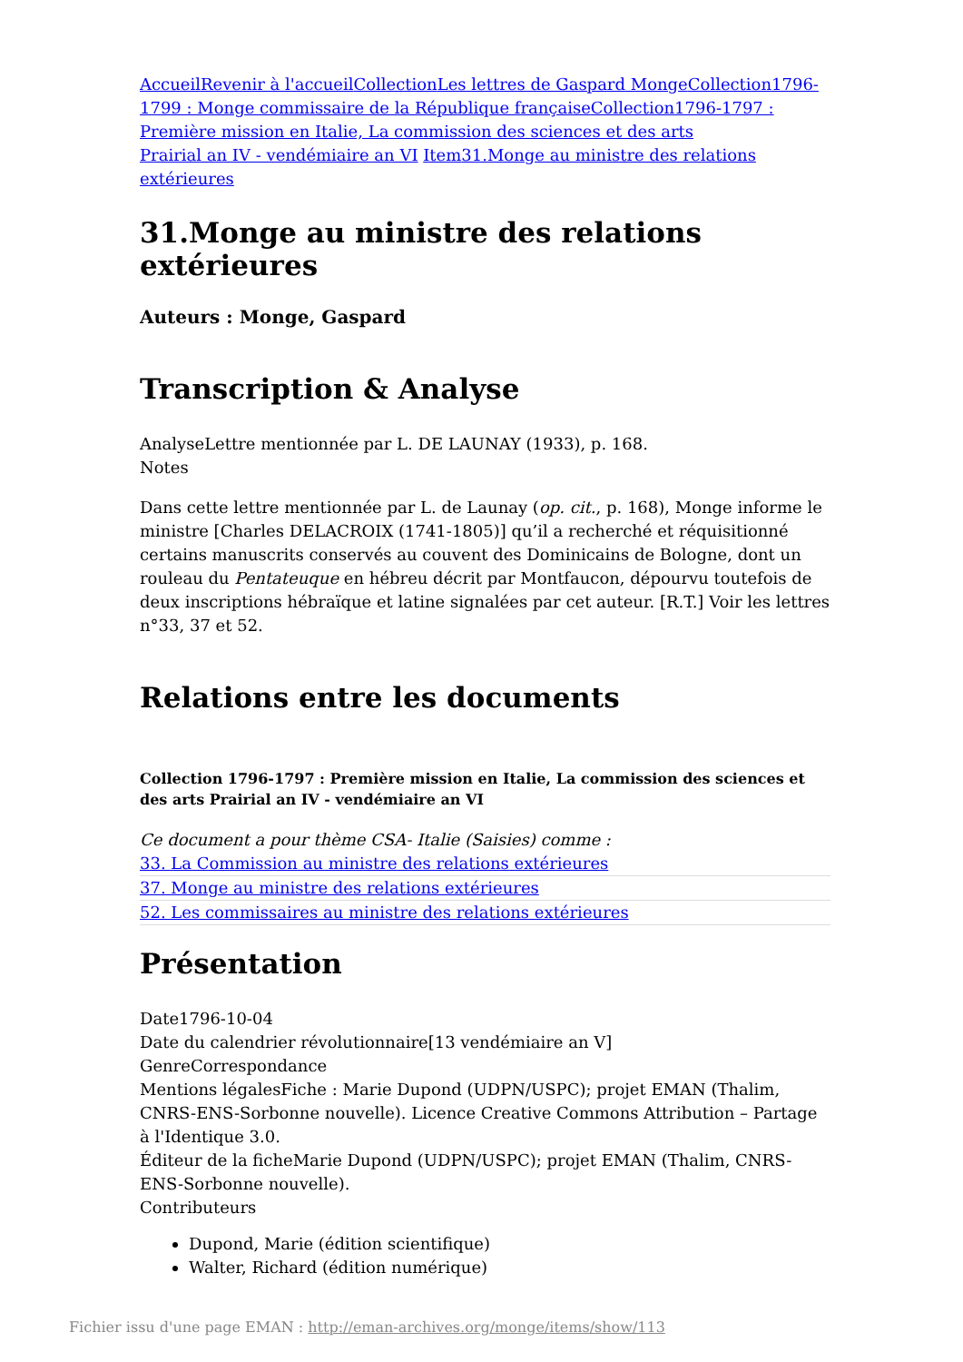Accueil Revenir à l'accueil Collection Les lettres de Gaspard Monge Collection 1796-1799 : Monge commissaire de la République française Collection 1796-1797 : Première mission en Italie, La commission des sciences et des arts
Prairial an IV - vendémiaire an VI Item 31.Monge au ministre des relations extérieures
31.Monge au ministre des relations extérieures
Auteurs : Monge, Gaspard
Transcription & Analyse
AnalyseLettre mentionnée par L. DE LAUNAY (1933), p. 168.
Notes
Dans cette lettre mentionnée par L. de Launay (op. cit., p. 168), Monge informe le ministre [Charles DELACROIX (1741-1805)] qu’il a recherché et réquisitionné certains manuscrits conservés au couvent des Dominicains de Bologne, dont un rouleau du Pentateuque en hébreu décrit par Montfaucon, dépourvu toutefois de deux inscriptions hébraïque et latine signalées par cet auteur. [R.T.] Voir les lettres n°33, 37 et 52.
Relations entre les documents
Collection 1796-1797 : Première mission en Italie, La commission des sciences et des arts Prairial an IV - vendémiaire an VI
Ce document a pour thème CSA- Italie (Saisies) comme :
33. La Commission au ministre des relations extérieures
37. Monge au ministre des relations extérieures
52. Les commissaires au ministre des relations extérieures
Présentation
Date1796-10-04
Date du calendrier révolutionnaire[13 vendémiaire an V]
GenreCorrespondance
Mentions légalesFiche : Marie Dupond (UDPN/USPC); projet EMAN (Thalim, CNRS-ENS-Sorbonne nouvelle). Licence Creative Commons Attribution – Partage à l'Identique 3.0.
Éditeur de la ficheMarie Dupond (UDPN/USPC); projet EMAN (Thalim, CNRS-ENS-Sorbonne nouvelle).
Contributeurs
Dupond, Marie (édition scientifique)
Walter, Richard (édition numérique)
Fichier issu d'une page EMAN : http://eman-archives.org/monge/items/show/113